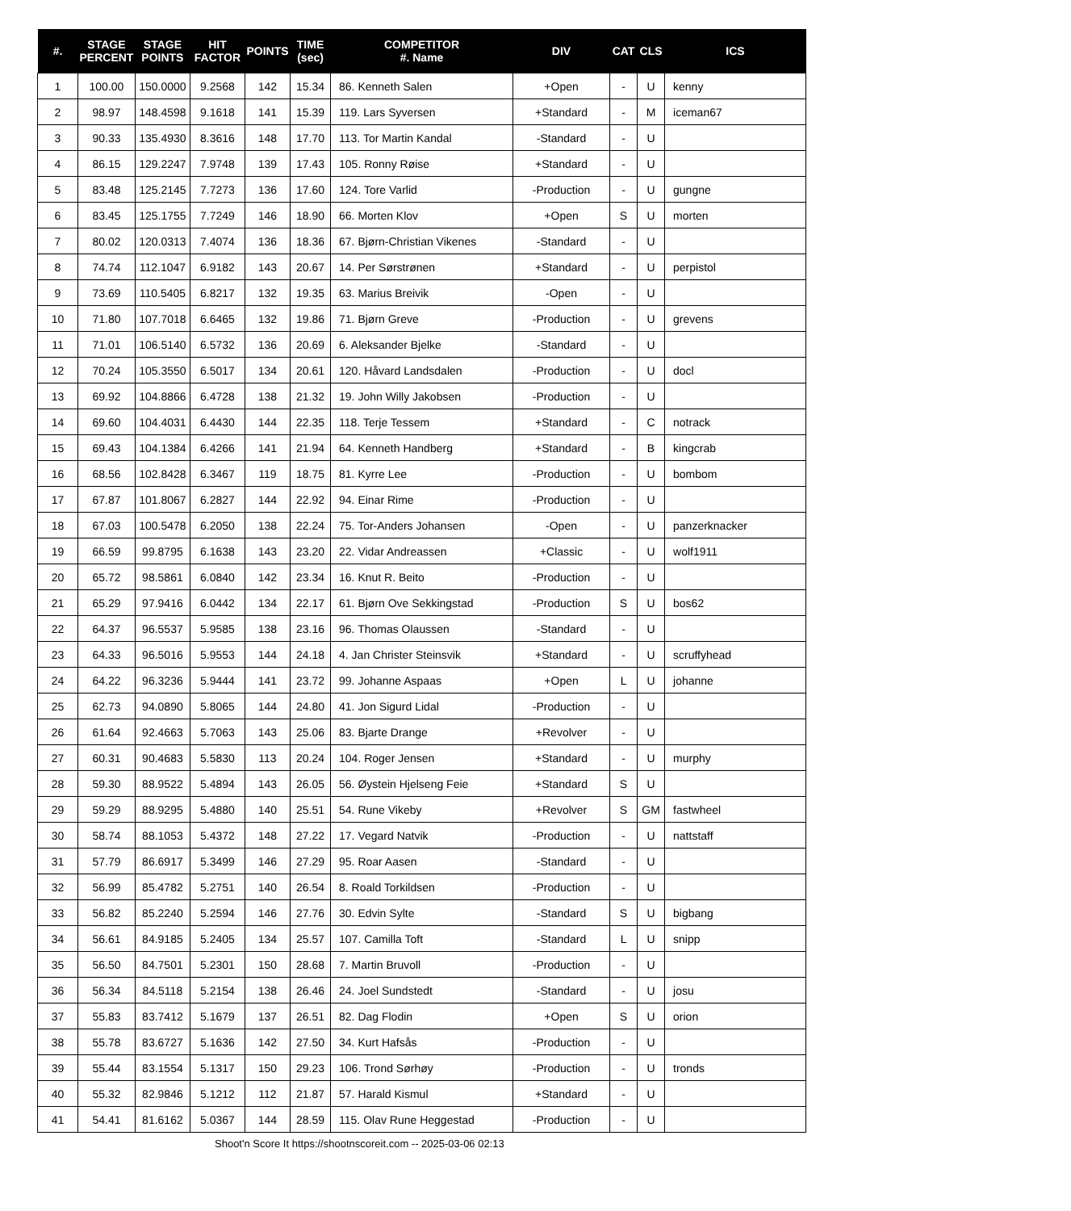| #. | STAGE PERCENT | STAGE POINTS | HIT FACTOR | POINTS | TIME (sec) | COMPETITOR #. Name | DIV | CAT | CLS | ICS |
| --- | --- | --- | --- | --- | --- | --- | --- | --- | --- | --- |
| 1 | 100.00 | 150.0000 | 9.2568 | 142 | 15.34 | 86. Kenneth Salen | +Open | - | U | kenny |
| 2 | 98.97 | 148.4598 | 9.1618 | 141 | 15.39 | 119. Lars Syversen | +Standard | - | M | iceman67 |
| 3 | 90.33 | 135.4930 | 8.3616 | 148 | 17.70 | 113. Tor Martin Kandal | -Standard | - | U | |
| 4 | 86.15 | 129.2247 | 7.9748 | 139 | 17.43 | 105. Ronny Røise | +Standard | - | U | |
| 5 | 83.48 | 125.2145 | 7.7273 | 136 | 17.60 | 124. Tore Varlid | -Production | - | U | gungne |
| 6 | 83.45 | 125.1755 | 7.7249 | 146 | 18.90 | 66. Morten Klov | +Open | S | U | morten |
| 7 | 80.02 | 120.0313 | 7.4074 | 136 | 18.36 | 67. Bjørn-Christian Vikenes | -Standard | - | U | |
| 8 | 74.74 | 112.1047 | 6.9182 | 143 | 20.67 | 14. Per Sørstrønen | +Standard | - | U | perpistol |
| 9 | 73.69 | 110.5405 | 6.8217 | 132 | 19.35 | 63. Marius Breivik | -Open | - | U | |
| 10 | 71.80 | 107.7018 | 6.6465 | 132 | 19.86 | 71. Bjørn Greve | -Production | - | U | grevens |
| 11 | 71.01 | 106.5140 | 6.5732 | 136 | 20.69 | 6. Aleksander Bjelke | -Standard | - | U | |
| 12 | 70.24 | 105.3550 | 6.5017 | 134 | 20.61 | 120. Håvard Landsdalen | -Production | - | U | docl |
| 13 | 69.92 | 104.8866 | 6.4728 | 138 | 21.32 | 19. John Willy Jakobsen | -Production | - | U | |
| 14 | 69.60 | 104.4031 | 6.4430 | 144 | 22.35 | 118. Terje Tessem | +Standard | - | C | notrack |
| 15 | 69.43 | 104.1384 | 6.4266 | 141 | 21.94 | 64. Kenneth Handberg | +Standard | - | B | kingcrab |
| 16 | 68.56 | 102.8428 | 6.3467 | 119 | 18.75 | 81. Kyrre Lee | -Production | - | U | bombom |
| 17 | 67.87 | 101.8067 | 6.2827 | 144 | 22.92 | 94. Einar Rime | -Production | - | U | |
| 18 | 67.03 | 100.5478 | 6.2050 | 138 | 22.24 | 75. Tor-Anders Johansen | -Open | - | U | panzerknacker |
| 19 | 66.59 | 99.8795 | 6.1638 | 143 | 23.20 | 22. Vidar Andreassen | +Classic | - | U | wolf1911 |
| 20 | 65.72 | 98.5861 | 6.0840 | 142 | 23.34 | 16. Knut R. Beito | -Production | - | U | |
| 21 | 65.29 | 97.9416 | 6.0442 | 134 | 22.17 | 61. Bjørn Ove Sekkingstad | -Production | S | U | bos62 |
| 22 | 64.37 | 96.5537 | 5.9585 | 138 | 23.16 | 96. Thomas Olaussen | -Standard | - | U | |
| 23 | 64.33 | 96.5016 | 5.9553 | 144 | 24.18 | 4. Jan Christer Steinsvik | +Standard | - | U | scruffyhead |
| 24 | 64.22 | 96.3236 | 5.9444 | 141 | 23.72 | 99. Johanne Aspaas | +Open | L | U | johanne |
| 25 | 62.73 | 94.0890 | 5.8065 | 144 | 24.80 | 41. Jon Sigurd Lidal | -Production | - | U | |
| 26 | 61.64 | 92.4663 | 5.7063 | 143 | 25.06 | 83. Bjarte Drange | +Revolver | - | U | |
| 27 | 60.31 | 90.4683 | 5.5830 | 113 | 20.24 | 104. Roger Jensen | +Standard | - | U | murphy |
| 28 | 59.30 | 88.9522 | 5.4894 | 143 | 26.05 | 56. Øystein Hjelseng Feie | +Standard | S | U | |
| 29 | 59.29 | 88.9295 | 5.4880 | 140 | 25.51 | 54. Rune Vikeby | +Revolver | S | GM | fastwheel |
| 30 | 58.74 | 88.1053 | 5.4372 | 148 | 27.22 | 17. Vegard Natvik | -Production | - | U | nattstaff |
| 31 | 57.79 | 86.6917 | 5.3499 | 146 | 27.29 | 95. Roar Aasen | -Standard | - | U | |
| 32 | 56.99 | 85.4782 | 5.2751 | 140 | 26.54 | 8. Roald Torkildsen | -Production | - | U | |
| 33 | 56.82 | 85.2240 | 5.2594 | 146 | 27.76 | 30. Edvin Sylte | -Standard | S | U | bigbang |
| 34 | 56.61 | 84.9185 | 5.2405 | 134 | 25.57 | 107. Camilla Toft | -Standard | L | U | snipp |
| 35 | 56.50 | 84.7501 | 5.2301 | 150 | 28.68 | 7. Martin Bruvoll | -Production | - | U | |
| 36 | 56.34 | 84.5118 | 5.2154 | 138 | 26.46 | 24. Joel Sundstedt | -Standard | - | U | josu |
| 37 | 55.83 | 83.7412 | 5.1679 | 137 | 26.51 | 82. Dag Flodin | +Open | S | U | orion |
| 38 | 55.78 | 83.6727 | 5.1636 | 142 | 27.50 | 34. Kurt Hafsås | -Production | - | U | |
| 39 | 55.44 | 83.1554 | 5.1317 | 150 | 29.23 | 106. Trond Sørhøy | -Production | - | U | tronds |
| 40 | 55.32 | 82.9846 | 5.1212 | 112 | 21.87 | 57. Harald Kismul | +Standard | - | U | |
| 41 | 54.41 | 81.6162 | 5.0367 | 144 | 28.59 | 115. Olav Rune Heggestad | -Production | - | U | |
Shoot'n Score It https://shootnscoreit.com -- 2025-03-06 02:13